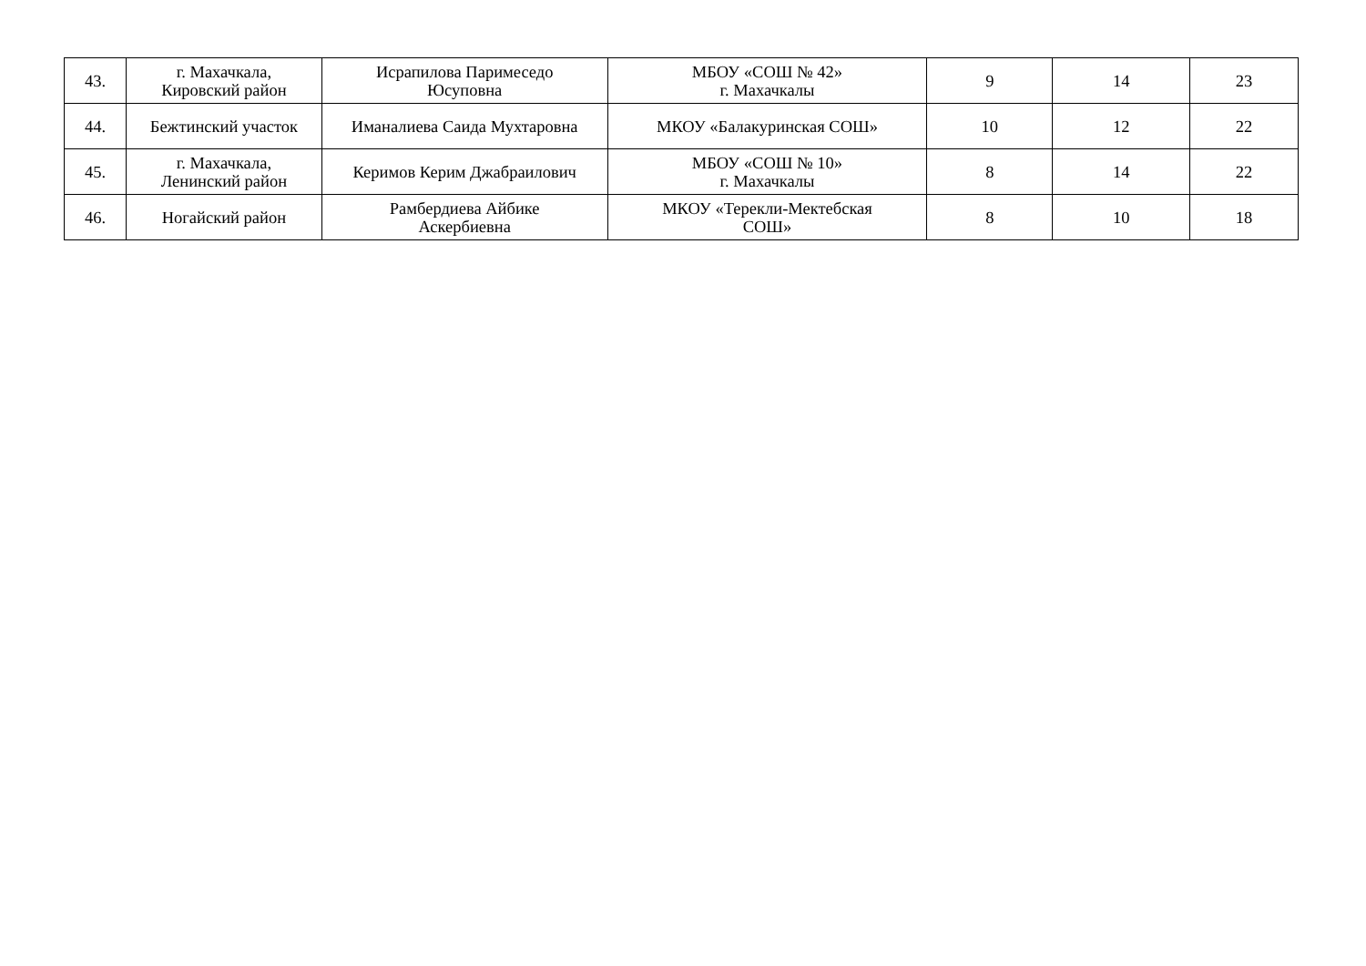| 43. | г. Махачкала, Кировский район | Исрапилова Паримеседо Юсуповна | МБОУ «СОШ № 42» г. Махачкалы | 9 | 14 | 23 |
| 44. | Бежтинский участок | Иманалиева Саида Мухтаровна | МКОУ «Балакуринская СОШ» | 10 | 12 | 22 |
| 45. | г. Махачкала, Ленинский район | Керимов Керим Джабраилович | МБОУ «СОШ № 10» г. Махачкалы | 8 | 14 | 22 |
| 46. | Ногайский район | Рамбердиева Айбике Аскербиевна | МКОУ «Терекли-Мектебская СОШ» | 8 | 10 | 18 |